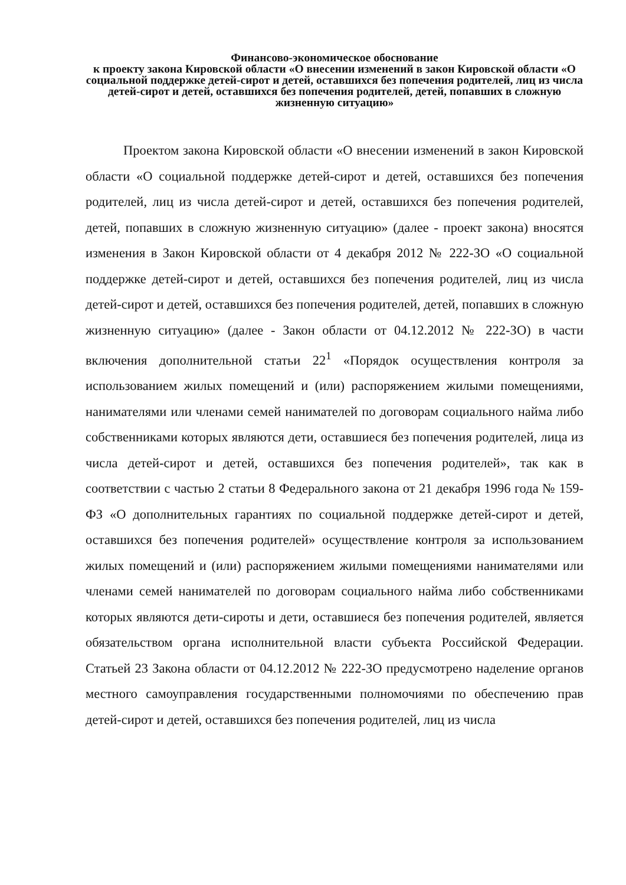Финансово-экономическое обоснование
к проекту закона Кировской области «О внесении изменений в закон Кировской области «О социальной поддержке детей-сирот и детей, оставшихся без попечения родителей, лиц из числа детей-сирот и детей, оставшихся без попечения родителей, детей, попавших в сложную жизненную ситуацию»
Проектом закона Кировской области «О внесении изменений в закон Кировской области «О социальной поддержке детей-сирот и детей, оставшихся без попечения родителей, лиц из числа детей-сирот и детей, оставшихся без попечения родителей, детей, попавших в сложную жизненную ситуацию» (далее - проект закона) вносятся изменения в Закон Кировской области от 4 декабря 2012 № 222-ЗО «О социальной поддержке детей-сирот и детей, оставшихся без попечения родителей, лиц из числа детей-сирот и детей, оставшихся без попечения родителей, детей, попавших в сложную жизненную ситуацию» (далее - Закон области от 04.12.2012 № 222-ЗО) в части включения дополнительной статьи 22<sup>1</sup> «Порядок осуществления контроля за использованием жилых помещений и (или) распоряжением жилыми помещениями, нанимателями или членами семей нанимателей по договорам социального найма либо собственниками которых являются дети, оставшиеся без попечения родителей, лица из числа детей-сирот и детей, оставшихся без попечения родителей», так как в соответствии с частью 2 статьи 8 Федерального закона от 21 декабря 1996 года № 159-ФЗ «О дополнительных гарантиях по социальной поддержке детей-сирот и детей, оставшихся без попечения родителей» осуществление контроля за использованием жилых помещений и (или) распоряжением жилыми помещениями нанимателями или членами семей нанимателей по договорам социального найма либо собственниками которых являются дети-сироты и дети, оставшиеся без попечения родителей, является обязательством органа исполнительной власти субъекта Российской Федерации. Статьей 23 Закона области от 04.12.2012 № 222-ЗО предусмотрено наделение органов местного самоуправления государственными полномочиями по обеспечению прав детей-сирот и детей, оставшихся без попечения родителей, лиц из числа